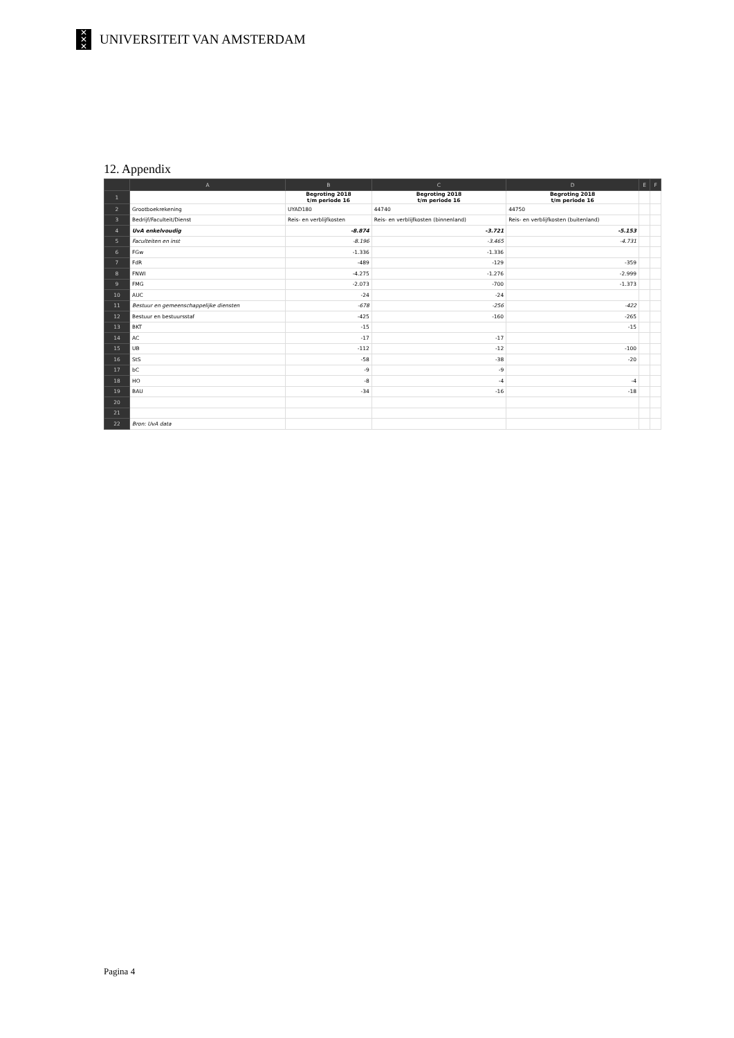✕
✕
✕
UNIVERSITEIT VAN AMSTERDAM
12. Appendix
| | A | B | C | D | E | F |
| --- | --- | --- | --- | --- | --- | --- |
| 1 | | Begroting 2018 t/m periode 16 | Begroting 2018 t/m periode 16 | Begroting 2018 t/m periode 16 | | |
| 2 | Grootboekrekening | UYAD180 | 44740 | 44750 | | |
| 3 | Bedrijf/Faculteit/Dienst | Reis- en verblijfkosten | Reis- en verblijfkosten (binnenland) | Reis- en verblijfkosten (buitenland) | | |
| 4 | UvA enkelvoudig | -8.874 | -3.721 | -5.153 | | |
| 5 | Faculteiten en inst | -8.196 | -3.465 | -4.731 | | |
| 6 | FGw | -1.336 | -1.336 | | | |
| 7 | FdR | -489 | -129 | -359 | | |
| 8 | FNWI | -4.275 | -1.276 | -2.999 | | |
| 9 | FMG | -2.073 | -700 | -1.373 | | |
| 10 | AUC | -24 | -24 | | | |
| 11 | Bestuur en gemeenschappelijke diensten | -678 | -256 | -422 | | |
| 12 | Bestuur en bestuursstaf | -425 | -160 | -265 | | |
| 13 | BKT | -15 | | -15 | | |
| 14 | AC | -17 | -17 | | | |
| 15 | UB | -112 | -12 | -100 | | |
| 16 | StS | -58 | -38 | -20 | | |
| 17 | bC | -9 | -9 | | | |
| 18 | HO | -8 | -4 | -4 | | |
| 19 | BAU | -34 | -16 | -18 | | |
| 20 | | | | | | |
| 21 | | | | | | |
| 22 | Bron: UvA data | | | | | |
Pagina 4